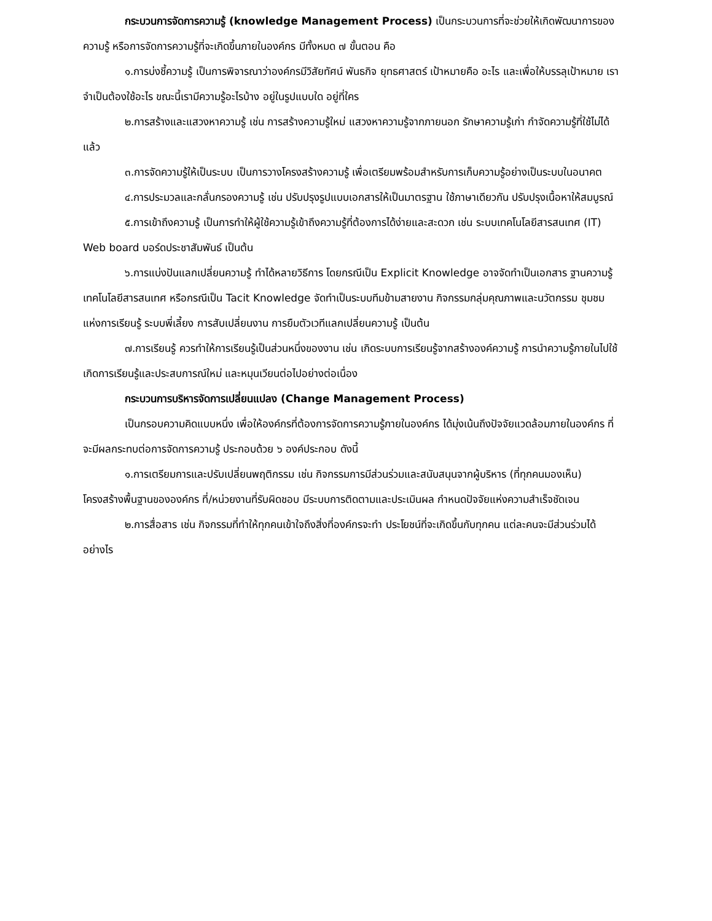กระบวนการจัดการความรู้ (knowledge Management Process) เป็นกระบวนการที่จะช่วยให้เกิดพัฒนาการของความรู้ หรือการจัดการความรู้ที่จะเกิดขึ้นภายในองค์กร มีทั้งหมด ๗ ขั้นตอน คือ
๑.การบ่งชี้ความรู้ เป็นการพิจารณาว่าองค์กรมีวิสัยทัศน์ พันธกิจ ยุทธศาสตร์ เป้าหมายคือ อะไร และเพื่อให้บรรลุเป้าหมาย เราจำเป็นต้องใช้อะไร ขณะนี้เรามีความรู้อะไรบ้าง อยู่ในรูปแบบใด อยู่ที่ใคร
๒.การสร้างและแสวงหาความรู้ เช่น การสร้างความรู้ใหม่ แสวงหาความรู้จากภายนอก รักษาความรู้เก่า กำจัดความรู้ที่ใช้ไม่ได้แล้ว
๓.การจัดความรู้ให้เป็นระบบ เป็นการวางโครงสร้างความรู้ เพื่อเตรียมพร้อมสำหรับการเก็บความรู้อย่างเป็นระบบในอนาคต
๔.การประมวลและกลั่นกรองความรู้ เช่น ปรับปรุงรูปแบบเอกสารให้เป็นมาตรฐาน ใช้ภาษาเดียวกัน ปรับปรุงเนื้อหาให้สมบูรณ์
๕.การเข้าถึงความรู้ เป็นการทำให้ผู้ใช้ความรู้เข้าถึงความรู้ที่ต้องการได้ง่ายและสะดวก เช่น ระบบเทคโนโลยีสารสนเทศ (IT) Web board บอร์ดประชาสัมพันธ์ เป็นต้น
๖.การแบ่งปันแลกเปลี่ยนความรู้ ทำได้หลายวิธีการ โดยกรณีเป็น Explicit Knowledge อาจจัดทำเป็นเอกสาร ฐานความรู้ เทคโนโลยีสารสนเทศ หรือกรณีเป็น Tacit Knowledge จัดทำเป็นระบบทีมข้ามสายงาน กิจกรรมกลุ่มคุณภาพและนวัตกรรม ชุมชมแห่งการเรียนรู้ ระบบพี่เลี้ยง การสับเปลี่ยนงาน การยืมตัวเวทีแลกเปลี่ยนความรู้ เป็นต้น
๗.การเรียนรู้ ควรทำให้การเรียนรู้เป็นส่วนหนึ่งของงาน เช่น เกิดระบบการเรียนรู้จากสร้างองค์ความรู้ การนำความรู้ภายในไปใช้ เกิดการเรียนรู้และประสบการณ์ใหม่ และหมุนเวียนต่อไปอย่างต่อเนื่อง
กระบวนการบริหารจัดการเปลี่ยนแปลง (Change Management Process)
เป็นกรอบความคิดแบบหนึ่ง เพื่อให้องค์กรที่ต้องการจัดการความรู้ภายในองค์กร ได้มุ่งเน้นถึงปัจจัยแวดล้อมภายในองค์กร ที่จะมีผลกระทบต่อการจัดการความรู้ ประกอบด้วย ๖ องค์ประกอบ ดังนี้
๑.การเตรียมการและปรับเปลี่ยนพฤติกรรม เช่น กิจกรรมการมีส่วนร่วมและสนับสนุนจากผู้บริหาร (ที่ทุกคนมองเห็น) โครงสร้างพื้นฐานขององค์กร ที่/หน่วยงานที่รับผิดชอบ มีระบบการติดตามและประเมินผล กำหนดปัจจัยแห่งความสำเร็จชัดเจน
๒.การสื่อสาร เช่น กิจกรรมที่ทำให้ทุกคนเข้าใจถึงสิ่งที่องค์กรจะทำ ประโยชน์ที่จะเกิดขึ้นกับทุกคน แต่ละคนจะมีส่วนร่วมได้อย่างไร